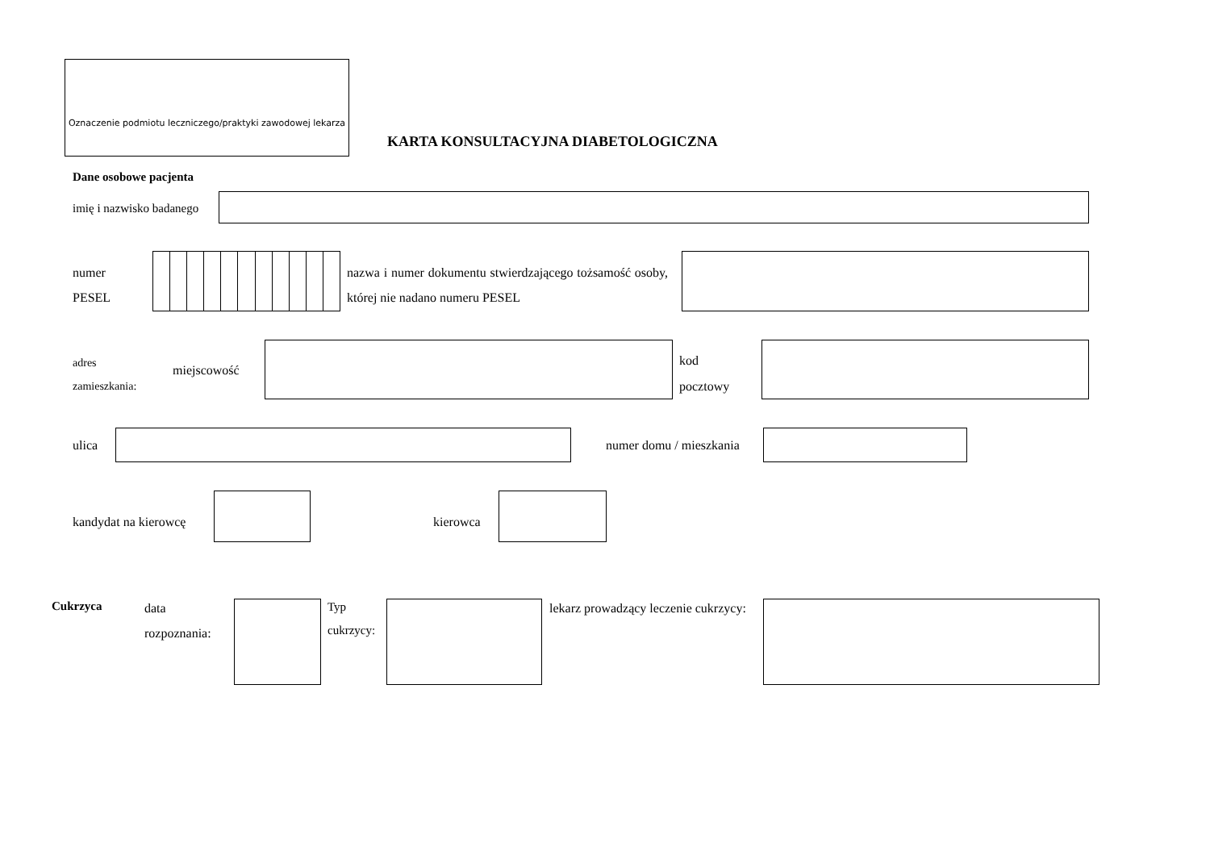Oznaczenie podmiotu leczniczego/praktyki zawodowej lekarza
KARTA KONSULTACYJNA DIABETOLOGICZNA
Dane osobowe pacjenta
imię i nazwisko badanego
numer
PESEL
nazwa i numer dokumentu stwierdzającego tożsamość osoby, której nie nadano numeru PESEL
adres
zamieszkania:
miejscowość
kod
pocztowy
ulica numer domu / mieszkania
kandydat na kierowcę kierowca
Cukrzyca
data
rozpoznania:
Typ
cukrzycy:
lekarz prowadzący leczenie cukrzycy: